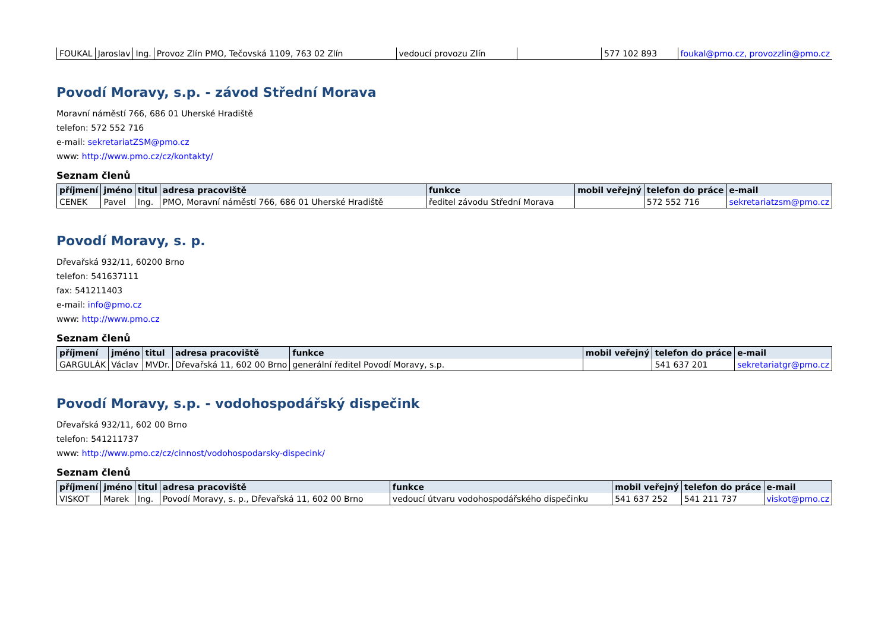| FOUKAL | Jaroslav | Ing. | Provoz Zlín PMO, Tečovská 1109, 763 02 Zlín | vedoucí provozu Zlín | | 577 102 893 | foukal@pmo.cz, provozzlin@pmo.cz |
Povodí Moravy, s.p. - závod Střední Morava
Moravní náměstí 766, 686 01 Uherské Hradiště
telefon: 572 552 716
e-mail: sekretariatZSM@pmo.cz
www: http://www.pmo.cz/cz/kontakty/
Seznam členů
| příjmení | jméno | titul | adresa pracoviště | funkce | mobil veřejný | telefon do práce | e-mail |
| --- | --- | --- | --- | --- | --- | --- | --- |
| CENEK | Pavel | Ing. | PMO, Moravní náměstí 766, 686 01 Uherské Hradiště | ředitel závodu Střední Morava | | 572 552 716 | sekretariatzsm@pmo.cz |
Povodí Moravy, s. p.
Dřevařská 932/11, 60200 Brno
telefon: 541637111
fax: 541211403
e-mail: info@pmo.cz
www: http://www.pmo.cz
Seznam členů
| příjmení | jméno | titul | adresa pracoviště | funkce | mobil veřejný | telefon do práce | e-mail |
| --- | --- | --- | --- | --- | --- | --- | --- |
| GARGULÁK | Václav | MVDr. | Dřevařská 11, 602 00 Brno | generální ředitel Povodí Moravy, s.p. | | 541 637 201 | sekretariatgr@pmo.cz |
Povodí Moravy, s.p. - vodohospodářský dispečink
Dřevařská 932/11, 602 00 Brno
telefon: 541211737
www: http://www.pmo.cz/cz/cinnost/vodohospodarsky-dispecink/
Seznam členů
| příjmení | jméno | titul | adresa pracoviště | funkce | mobil veřejný | telefon do práce | e-mail |
| --- | --- | --- | --- | --- | --- | --- | --- |
| VISKOT | Marek | Ing. | Povodí Moravy, s. p., Dřevařská 11, 602 00 Brno | vedoucí útvaru vodohospodářského dispečinku | 541 637 252 | 541 211 737 | viskot@pmo.cz |